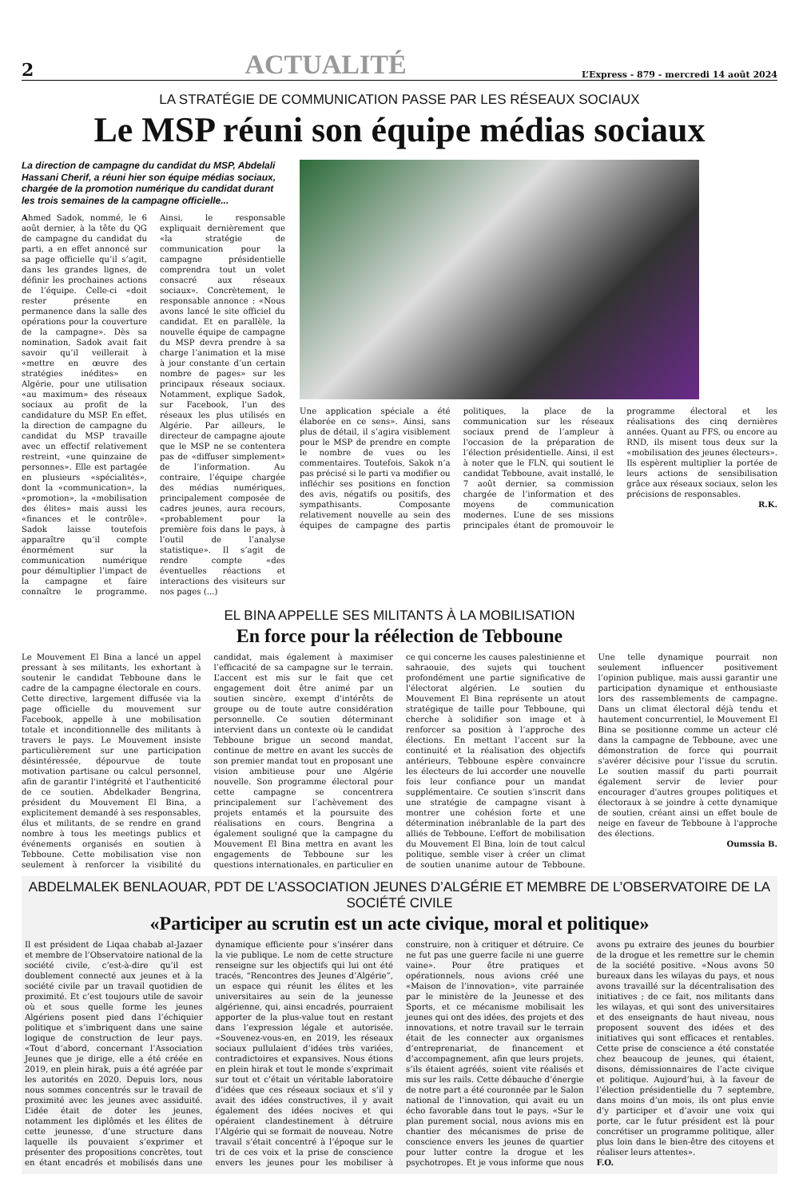2
ACTUALITÉ
L’Express - 879 - mercredi 14 août 2024
LA STRATÉGIE DE COMMUNICATION PASSE PAR LES RÉSEAUX SOCIAUX
Le MSP réuni son équipe médias sociaux
La direction de campagne du candidat du MSP, Abdelali Hassani Cherif, a réuni hier son équipe médias sociaux, chargée de la promotion numérique du candidat durant les trois semaines de la campagne officielle...
Ahmed Sadok, nommé, le 6 août dernier, à la tête du QG de campagne du candidat du parti, a en effet annoncé sur sa page officielle qu’il s’agit, dans les grandes lignes, de définir les prochaines actions de l’équipe. Celle-ci «doit rester présente en permanence dans la salle des opérations pour la couverture de la campagne». Dès sa nomination, Sadok avait fait savoir qu’il veillerait à «mettre en œuvre des stratégies inédites» en Algérie, pour une utilisation «au maximum» des réseaux sociaux au profit de la candidature du MSP. En effet, la direction de campagne du candidat du MSP travaille avec un effectif relativement restreint, «une quinzaine de personnes». Elle est partagée en plusieurs «spécialités», dont la «communication», la «promotion», la «mobilisation des élites» mais aussi les «finances et le contrôle». Sadok laisse toutefois apparaître qu’il compte énormément sur la communication numérique pour démultiplier l’impact de la campagne et faire connaître le programme. Ainsi, le responsable expliquait dernièrement que «la stratégie de communication pour la campagne présidentielle comprendra tout un volet consacré aux réseaux sociaux». Concrètement, le responsable annonce : «Nous avons lancé le site officiel du candidat. Et en parallèle, la nouvelle équipe de campagne du MSP devra prendre à sa charge l’animation et la mise à jour constante d’un certain nombre de pages» sur les principaux réseaux sociaux. Notamment, explique Sadok, sur Facebook, l’un des réseaux les plus utilisés en Algérie. Par ailleurs, le directeur de campagne ajoute que le MSP ne se contentera pas de «diffuser simplement» de l’information. Au contraire, l’équipe chargée des médias numériques, principalement composée de cadres jeunes, aura recours, «probablement pour la première fois dans le pays, à l’outil de l’analyse statistique». Il s’agit de rendre compte «des éventuelles réactions et interactions des visiteurs sur nos pages (...)
Une application spéciale a été élaborée en ce sens». Ainsi, sans plus de détail, il s’agira visiblement pour le MSP de prendre en compte le nombre de vues ou les commentaires. Toutefois, Sakok n’a pas précisé si le parti va modifier ou infléchir ses positions en fonction des avis, négatifs ou positifs, des sympathisants. Composante relativement nouvelle au sein des équipes de campagne des partis politiques, la place de la communication sur les réseaux sociaux prend de l’ampleur à l'occasion de la préparation de l’élection présidentielle. Ainsi, il est à noter que le FLN, qui soutient le candidat Tebboune, avait installé, le 7 août dernier, sa commission chargée de l’information et des moyens de communication modernes. L’une de ses missions principales étant de promouvoir le programme électoral et les réalisations des cinq dernières années. Quant au FFS, ou encore au RND, ils misent tous deux sur la «mobilisation des jeunes électeurs». Ils espèrent multiplier la portée de leurs actions de sensibilisation grâce aux réseaux sociaux, selon les précisions de responsables.
R.K.
EL BINA APPELLE SES MILITANTS À LA MOBILISATION
En force pour la réélection de Tebboune
Le Mouvement El Bina a lancé un appel pressant à ses militants, les exhortant à soutenir le candidat Tebboune dans le cadre de la campagne électorale en cours. Cette directive, largement diffusée via la page officielle du mouvement sur Facebook, appelle à une mobilisation totale et inconditionnelle des militants à travers le pays. Le Mouvement insiste particulièrement sur une participation désintéressée, dépourvue de toute motivation partisane ou calcul personnel, afin de garantir l'intégrité et l'authenticité de ce soutien. Abdelkader Bengrina, président du Mouvement El Bina, a explicitement demandé à ses responsables, élus et militants, de se rendre en grand nombre à tous les meetings publics et événements organisés en soutien à Tebboune. Cette mobilisation vise non seulement à renforcer la visibilité du candidat, mais également à maximiser l’efficacité de sa campagne sur le terrain. L’accent est mis sur le fait que cet engagement doit être animé par un soutien sincère, exempt d'intérêts de groupe ou de toute autre considération personnelle. Ce soutien déterminant intervient dans un contexte où le candidat Tebboune brigue un second mandat, continue de mettre en avant les succès de son premier mandat tout en proposant une vision ambitieuse pour une Algérie nouvelle. Son programme électoral pour cette campagne se concentrera principalement sur l’achèvement des projets entamés et la poursuite des réalisations en cours. Bengrina a également souligné que la campagne du Mouvement El Bina mettra en avant les engagements de Tebboune sur les questions internationales, en particulier en ce qui concerne les causes palestinienne et sahraouie, des sujets qui touchent profondément une partie significative de l'électorat algérien. Le soutien du Mouvement El Bina représente un atout stratégique de taille pour Tebboune, qui cherche à solidifier son image et à renforcer sa position à l’approche des élections. En mettant l’accent sur la continuité et la réalisation des objectifs antérieurs, Tebboune espère convaincre les électeurs de lui accorder une nouvelle fois leur confiance pour un mandat supplémentaire. Ce soutien s’inscrit dans une stratégie de campagne visant à montrer une cohésion forte et une détermination inébranlable de la part des alliés de Tebboune. L’effort de mobilisation du Mouvement El Bina, loin de tout calcul politique, semble viser à créer un climat de soutien unanime autour de Tebboune. Une telle dynamique pourrait non seulement influencer positivement l’opinion publique, mais aussi garantir une participation dynamique et enthousiaste lors des rassemblements de campagne. Dans un climat électoral déjà tendu et hautement concurrentiel, le Mouvement El Bina se positionne comme un acteur clé dans la campagne de Tebboune, avec une démonstration de force qui pourrait s'avérer décisive pour l’issue du scrutin. Le soutien massif du parti pourrait également servir de levier pour encourager d'autres groupes politiques et électoraux à se joindre à cette dynamique de soutien, créant ainsi un effet boule de neige en faveur de Tebboune à l'approche des élections.
Oumssia B.
ABDELMALEK BENLAOUAR, PDT DE L’ASSOCIATION JEUNES D’ALGÉRIE ET MEMBRE DE L’OBSERVATOIRE DE LA SOCIÉTÉ CIVILE
«Participer au scrutin est un acte civique, moral et politique»
Il est président de Liqaa chabab al-Jazaer et membre de l’Observatoire national de la société civile, c’est-à-dire qu’il est doublement connecté aux jeunes et à la société civile par un travail quotidien de proximité. Et c’est toujours utile de savoir où et sous quelle forme les jeunes Algériens posent pied dans l’échiquier politique et s’imbriquent dans une saine logique de construction de leur pays. «Tout d’abord, concernant l’Association Jeunes que je dirige, elle a été créée en 2019, en plein hirak, puis a été agréée par les autorités en 2020. Depuis lors, nous nous sommes concentrés sur le travail de proximité avec les jeunes avec assiduité. L’idée était de doter les jeunes, notamment les diplômés et les élites de cette jeunesse, d’une structure dans laquelle ils pouvaient s’exprimer et présenter des propositions concrètes, tout en étant encadrés et mobilisés dans une dynamique efficiente pour s’insérer dans la vie publique. Le nom de cette structure renseigne sur les objectifs qui lui ont été tracés, “Rencontres des Jeunes d’Algérie”, un espace qui réunit les élites et les universitaires au sein de la jeunesse algérienne, qui, ainsi encadrés, pourraient apporter de la plus-value tout en restant dans l’expression légale et autorisée. «Souvenez-vous-en, en 2019, les réseaux sociaux pullulaient d’idées très variées, contradictoires et expansives. Nous étions en plein hirak et tout le monde s’exprimait sur tout et c’était un véritable laboratoire d’idées que ces réseaux sociaux et s’il y avait des idées constructives, il y avait également des idées nocives et qui opéraient clandestinement à détruire l’Algérie qui se formait de nouveau. Notre travail s’était concentré à l’époque sur le tri de ces voix et la prise de conscience envers les jeunes pour les mobiliser à construire, non à critiquer et détruire. Ce ne fut pas une guerre facile ni une guerre vaine». Pour être pratiques et opérationnels, nous avions créé une «Maison de l’innovation», vite parrainée par le ministère de la Jeunesse et des Sports, et ce mécanisme mobilisait les jeunes qui ont des idées, des projets et des innovations, et notre travail sur le terrain était de les connecter aux organismes d’entreprenariat, de financement et d’accompagnement, afin que leurs projets, s’ils étaient agréés, soient vite réalisés et mis sur les rails. Cette débauche d’énergie de notre part a été couronnée par le Salon national de l’innovation, qui avait eu un écho favorable dans tout le pays. «Sur le plan purement social, nous avions mis en chantier des mécanismes de prise de conscience envers les jeunes de quartier pour lutter contre la drogue et les psychotropes. Et je vous informe que nous avons pu extraire des jeunes du bourbier de la drogue et les remettre sur le chemin de la société positive. «Nous avons 50 bureaux dans les wilayas du pays, et nous avons travaillé sur la décentralisation des initiatives ; de ce fait, nos militants dans les wilayas, et qui sont des universitaires et des enseignants de haut niveau, nous proposent souvent des idées et des initiatives qui sont efficaces et rentables. Cette prise de conscience a été constatée chez beaucoup de jeunes, qui étaient, disons, démissionnaires de l’acte civique et politique. Aujourd’hui, à la faveur de l’élection présidentielle du 7 septembre, dans moins d’un mois, ils ont plus envie d’y participer et d’avoir une voix qui porte, car le futur président est là pour concrétiser un programme politique, aller plus loin dans le bien-être des citoyens et réaliser leurs attentes».
F.O.